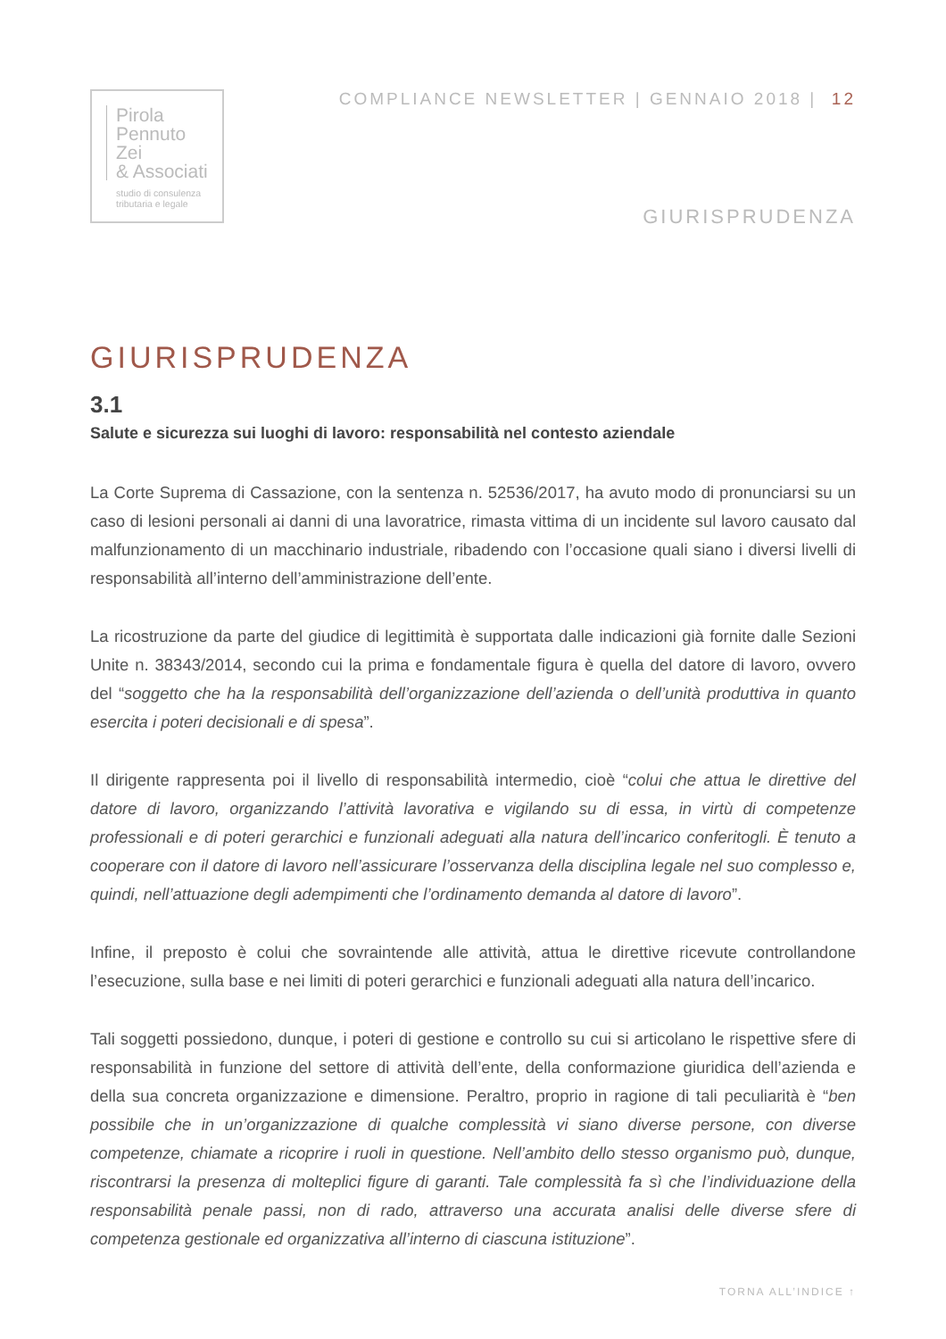Pirola
Pennuto
Zei
& Associati
studio di consulenza
tributaria e legale
COMPLIANCE NEWSLETTER | GENNAIO 2018 | 12
GIURISPRUDENZA
GIURISPRUDENZA
3.1
Salute e sicurezza sui luoghi di lavoro: responsabilità nel contesto aziendale
La Corte Suprema di Cassazione, con la sentenza n. 52536/2017, ha avuto modo di pronunciarsi su un caso di lesioni personali ai danni di una lavoratrice, rimasta vittima di un incidente sul lavoro causato dal malfunzionamento di un macchinario industriale, ribadendo con l’occasione quali siano i diversi livelli di responsabilità all’interno dell’amministrazione dell’ente.
La ricostruzione da parte del giudice di legittimità è supportata dalle indicazioni già fornite dalle Sezioni Unite n. 38343/2014, secondo cui la prima e fondamentale figura è quella del datore di lavoro, ovvero del “soggetto che ha la responsabilità dell’organizzazione dell’azienda o dell’unità produttiva in quanto esercita i poteri decisionali e di spesa”.
Il dirigente rappresenta poi il livello di responsabilità intermedio, cioè “colui che attua le direttive del datore di lavoro, organizzando l’attività lavorativa e vigilando su di essa, in virtù di competenze professionali e di poteri gerarchici e funzionali adeguati alla natura dell’incarico conferitogli. È tenuto a cooperare con il datore di lavoro nell’assicurare l’osservanza della disciplina legale nel suo complesso e, quindi, nell’attuazione degli adempimenti che l’ordinamento demanda al datore di lavoro”.
Infine, il preposto è colui che sovraintende alle attività, attua le direttive ricevute controllandone l’esecuzione, sulla base e nei limiti di poteri gerarchici e funzionali adeguati alla natura dell’incarico.
Tali soggetti possiedono, dunque, i poteri di gestione e controllo su cui si articolano le rispettive sfere di responsabilità in funzione del settore di attività dell’ente, della conformazione giuridica dell’azienda e della sua concreta organizzazione e dimensione. Peraltro, proprio in ragione di tali peculiarità è “ben possibile che in un’organizzazione di qualche complessità vi siano diverse persone, con diverse competenze, chiamate a ricoprire i ruoli in questione. Nell’ambito dello stesso organismo può, dunque, riscontrarsi la presenza di molteplici figure di garanti. Tale complessità fa sì che l’individuazione della responsabilità penale passi, non di rado, attraverso una accurata analisi delle diverse sfere di competenza gestionale ed organizzativa all’interno di ciascuna istituzione”.
TORNA ALL’INDICE ↑